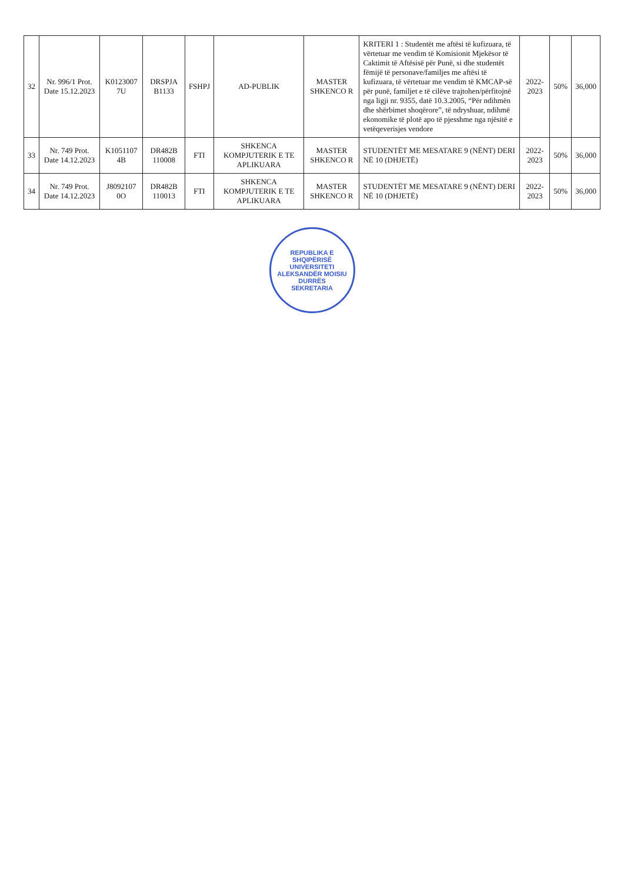| 32 | Nr. 996/1 Prot. Date 15.12.2023 | K0123007 7U | DRSPJA B1133 | FSHPJ | AD-PUBLIK | MASTER SHKENCO R | KRITERI 1 : Studentët me aftësi të kufizuara, të vërtetuar me vendim të Komisionit Mjekësor të Caktimit të Aftësisë për Punë, si dhe studentët fëmijë të personave/familjes me aftësi të kufizuara, të vërtetuar me vendim të KMCAP-së për punë, familjet e të cilëve trajtohen/përfitojnë nga ligji nr. 9355, datë 10.3.2005, “Për ndihmën dhe shërbimet shoqërore”, të ndryshuar, ndihmë ekonomike të plotë apo të pjesshme nga njësitë e vetëqeverisjes vendore | 2022-2023 | 50% | 36,000 |
| 33 | Nr. 749 Prot. Date 14.12.2023 | K1051107 4B | DR482B 110008 | FTI | SHKENCA KOMPJUTERIK E TE APLIKUARA | MASTER SHKENCO R | STUDENTËT ME MESATARE 9 (NËNT) DERI NË 10 (DHJETË) | 2022-2023 | 50% | 36,000 |
| 34 | Nr. 749 Prot. Date 14.12.2023 | J8092107 0O | DR482B 110013 | FTI | SHKENCA KOMPJUTERIK E TE APLIKUARA | MASTER SHKENCO R | STUDENTËT ME MESATARE 9 (NËNT) DERI NË 10 (DHJETË) | 2022-2023 | 50% | 36,000 |
REPUBLIKA E SHQIPËRISË
UNIVERSITETI ALEKSANDËR MOISIU
DURRËS
SEKRETARIA